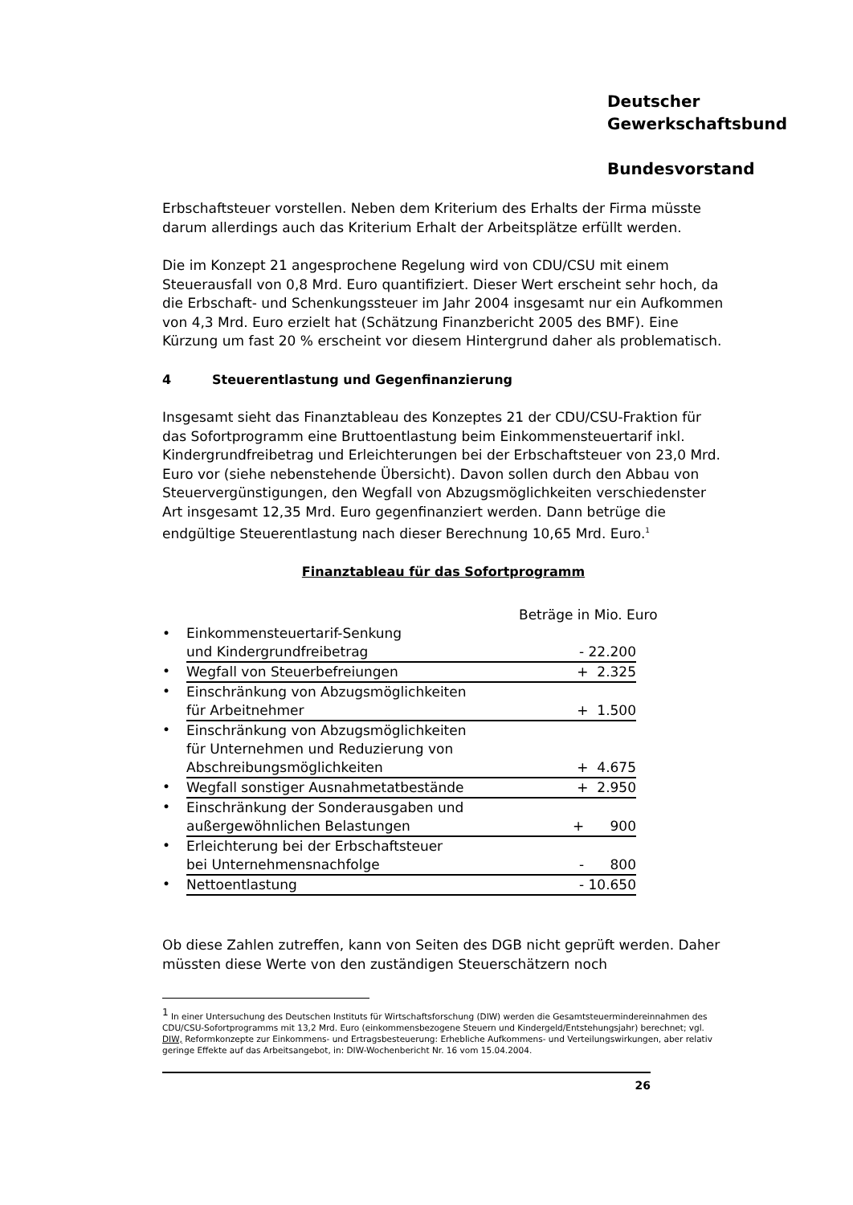Deutscher
Gewerkschaftsbund
Bundesvorstand
Erbschaftsteuer vorstellen. Neben dem Kriterium des Erhalts der Firma müsste darum allerdings auch das Kriterium Erhalt der Arbeitsplätze erfüllt werden.
Die im Konzept 21 angesprochene Regelung wird von CDU/CSU mit einem Steuerausfall von 0,8 Mrd. Euro quantifiziert. Dieser Wert erscheint sehr hoch, da die Erbschaft- und Schenkungssteuer im Jahr 2004 insgesamt nur ein Aufkommen von 4,3 Mrd. Euro erzielt hat (Schätzung Finanzbericht 2005 des BMF). Eine Kürzung um fast 20 % erscheint vor diesem Hintergrund daher als problematisch.
4 Steuerentlastung und Gegenfinanzierung
Insgesamt sieht das Finanztableau des Konzeptes 21 der CDU/CSU-Fraktion für das Sofortprogramm eine Bruttoentlastung beim Einkommensteuertarif inkl. Kindergrundfreibetrag und Erleichterungen bei der Erbschaftsteuer von 23,0 Mrd. Euro vor (siehe nebenstehende Übersicht). Davon sollen durch den Abbau von Steuervergünstigungen, den Wegfall von Abzugsmöglichkeiten verschiedenster Art insgesamt 12,35 Mrd. Euro gegenfinanziert werden. Dann betrüge die endgültige Steuerentlastung nach dieser Berechnung 10,65 Mrd. Euro.<sup>1</sup>
Finanztableau für das Sofortprogramm
Beträge in Mio. Euro
| • | Einkommensteuertarif-Senkung und Kindergrundfreibetrag | - 22.200 |
| • | Wegfall von Steuerbefreiungen | + 2.325 |
| • | Einschränkung von Abzugsmöglichkeiten für Arbeitnehmer | + 1.500 |
| • | Einschränkung von Abzugsmöglichkeiten für Unternehmen und Reduzierung von Abschreibungsmöglichkeiten | + 4.675 |
| • | Wegfall sonstiger Ausnahmetatbestände | + 2.950 |
| • | Einschränkung der Sonderausgaben und außergewöhnlichen Belastungen | + 900 |
| • | Erleichterung bei der Erbschaftsteuer bei Unternehmensnachfolge | - 800 |
| • | Nettoentlastung | - 10.650 |
Ob diese Zahlen zutreffen, kann von Seiten des DGB nicht geprüft werden. Daher müssten diese Werte von den zuständigen Steuerschätzern noch
<sup>1</sup> In einer Untersuchung des Deutschen Instituts für Wirtschaftsforschung (DIW) werden die Gesamtsteuermindereinnahmen des CDU/CSU-Sofortprogramms mit 13,2 Mrd. Euro (einkommensbezogene Steuern und Kindergeld/Entstehungsjahr) berechnet; vgl. DIW, Reformkonzepte zur Einkommens- und Ertragsbesteuerung: Erhebliche Aufkommens- und Verteilungswirkungen, aber relativ geringe Effekte auf das Arbeitsangebot, in: DIW-Wochenbericht Nr. 16 vom 15.04.2004.
26